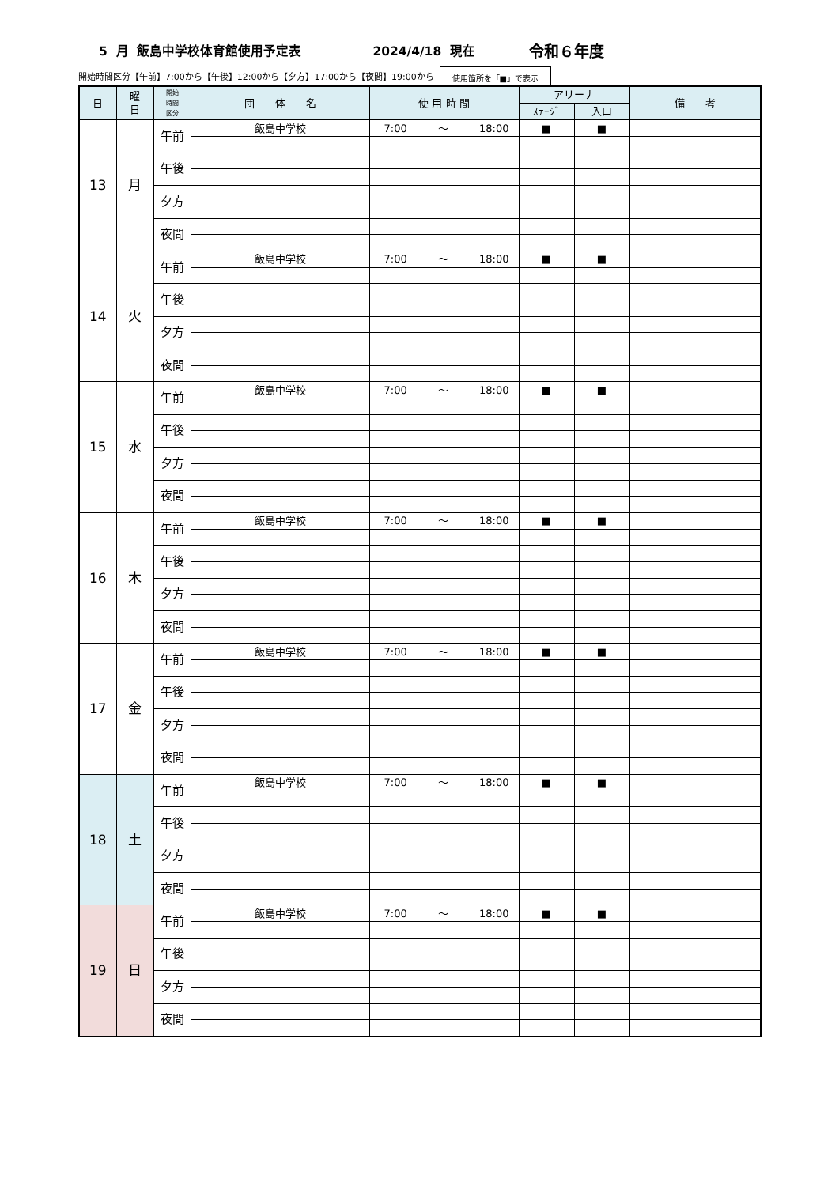5 月 飯島中学校体育館使用予定表 2024/4/18 現在 令和６年度
開始時間区分【午前】7:00から【午後】12:00から【夕方】17:00から【夜間】19:00から 使用箇所を「■」で表示
| 日 | 曜 日 | 開始 時間 区分 | 団 体 名 | 使 用 時 間 | アリーナ | | 備 考 |
| --- | --- | --- | --- | --- | --- | --- | --- |
| | | | | | ｽﾃｰｼﾞ | 入口 | |
| 13 | 月 | 午前 | 飯島中学校 | 7:00 〜 18:00 | ■ | ■ | |
| | | 午後 | | | | | |
| | | 夕方 | | | | | |
| | | 夜間 | | | | | |
| 14 | 火 | 午前 | 飯島中学校 | 7:00 〜 18:00 | ■ | ■ | |
| | | 午後 | | | | | |
| | | 夕方 | | | | | |
| | | 夜間 | | | | | |
| 15 | 水 | 午前 | 飯島中学校 | 7:00 〜 18:00 | ■ | ■ | |
| | | 午後 | | | | | |
| | | 夕方 | | | | | |
| | | 夜間 | | | | | |
| 16 | 木 | 午前 | 飯島中学校 | 7:00 〜 18:00 | ■ | ■ | |
| | | 午後 | | | | | |
| | | 夕方 | | | | | |
| | | 夜間 | | | | | |
| 17 | 金 | 午前 | 飯島中学校 | 7:00 〜 18:00 | ■ | ■ | |
| | | 午後 | | | | | |
| | | 夕方 | | | | | |
| | | 夜間 | | | | | |
| 18 | 土 | 午前 | 飯島中学校 | 7:00 〜 18:00 | ■ | ■ | |
| | | 午後 | | | | | |
| | | 夕方 | | | | | |
| | | 夜間 | | | | | |
| 19 | 日 | 午前 | 飯島中学校 | 7:00 〜 18:00 | ■ | ■ | |
| | | 午後 | | | | | |
| | | 夕方 | | | | | |
| | | 夜間 | | | | | |